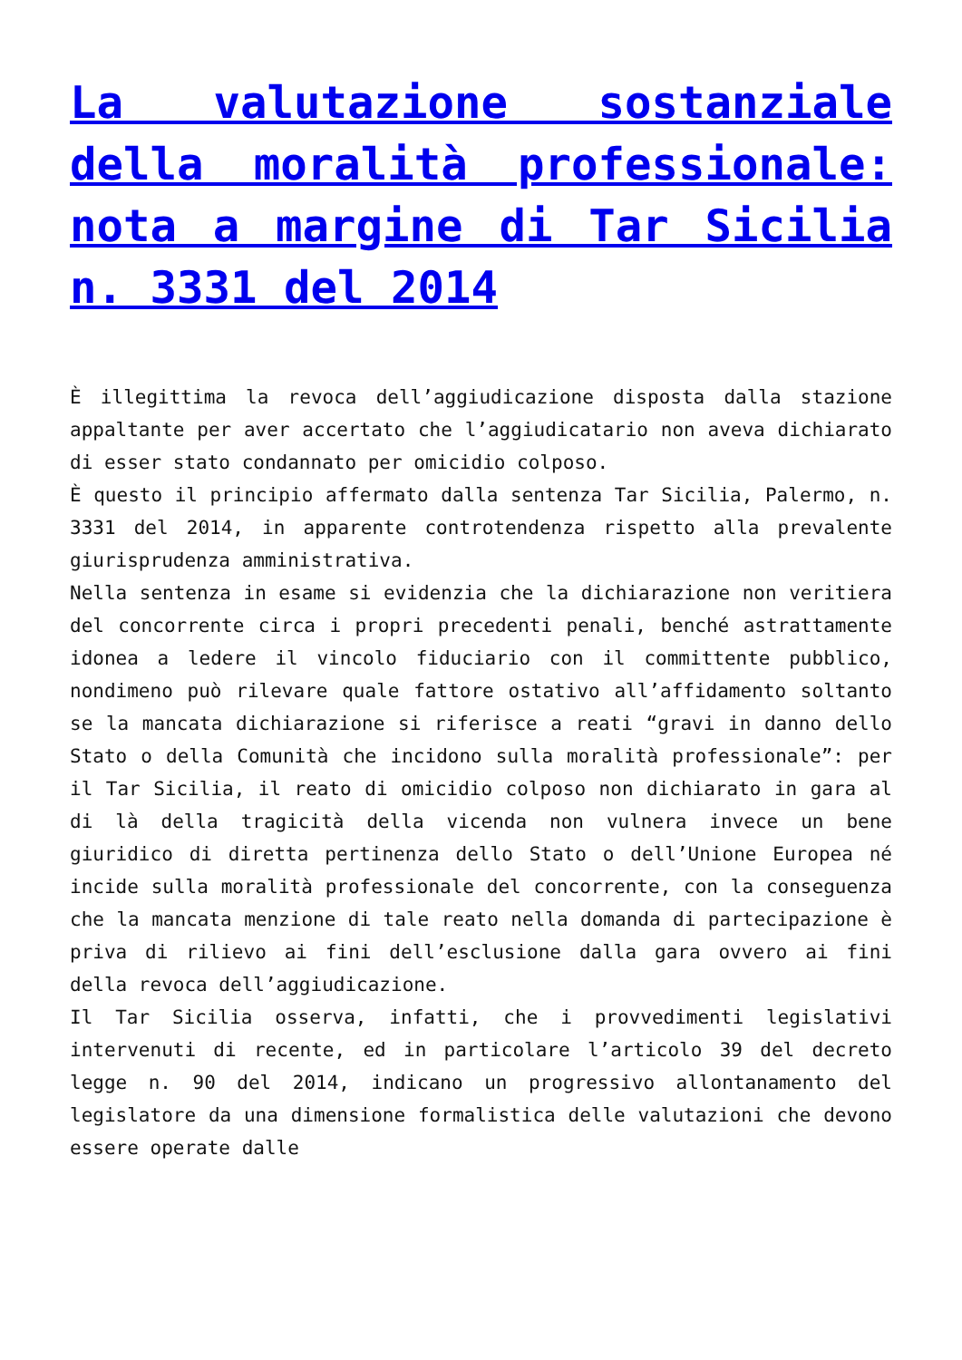La valutazione sostanziale della moralità professionale: nota a margine di Tar Sicilia n. 3331 del 2014
È illegittima la revoca dell’aggiudicazione disposta dalla stazione appaltante per aver accertato che l’aggiudicatario non aveva dichiarato di esser stato condannato per omicidio colposo.
È questo il principio affermato dalla sentenza Tar Sicilia, Palermo, n. 3331 del 2014, in apparente controtendenza rispetto alla prevalente giurisprudenza amministrativa.
Nella sentenza in esame si evidenzia che la dichiarazione non veritiera del concorrente circa i propri precedenti penali, benché astrattamente idonea a ledere il vincolo fiduciario con il committente pubblico, nondimeno può rilevare quale fattore ostativo all’affidamento soltanto se la mancata dichiarazione si riferisce a reati “gravi in danno dello Stato o della Comunità che incidono sulla moralità professionale”: per il Tar Sicilia, il reato di omicidio colposo non dichiarato in gara al di là della tragicità della vicenda non vulnera invece un bene giuridico di diretta pertinenza dello Stato o dell’Unione Europea né incide sulla moralità professionale del concorrente, con la conseguenza che la mancata menzione di tale reato nella domanda di partecipazione è priva di rilievo ai fini dell’esclusione dalla gara ovvero ai fini della revoca dell’aggiudicazione.
Il Tar Sicilia osserva, infatti, che i provvedimenti legislativi intervenuti di recente, ed in particolare l’articolo 39 del decreto legge n. 90 del 2014, indicano un progressivo allontanamento del legislatore da una dimensione formalistica delle valutazioni che devono essere operate dalle